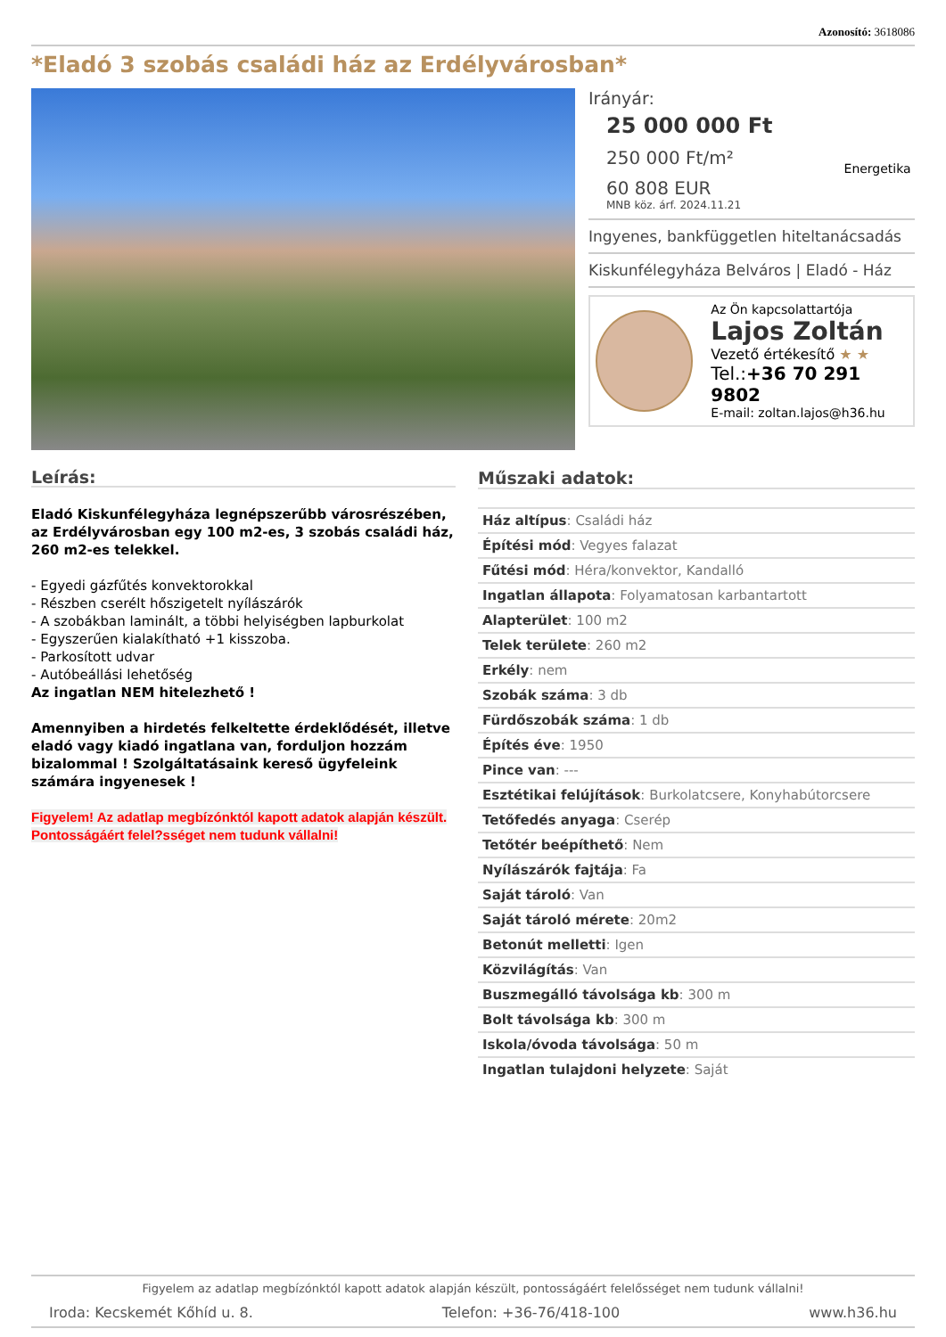Azonosító: 3618086
*Eladó 3 szobás családi ház az Erdélyvárosban*
Irányár:
25 000 000 Ft
250 000 Ft/m²
60 808 EUR
MNB köz. árf. 2024.11.21
Energetika
Ingyenes, bankfüggetlen hiteltanácsadás
Kiskunfélegyháza Belváros | Eladó - Ház
Az Ön kapcsolattartója
Lajos Zoltán
Vezető értékesítő ★ ★
Tel.:+36 70 291 9802
E-mail: zoltan.lajos@h36.hu
Leírás:
Eladó Kiskunfélegyháza legnépszerűbb városrészében, az Erdélyvárosban egy 100 m2-es, 3 szobás családi ház,
260 m2-es telekkel.
- Egyedi gázfűtés konvektorokkal
- Részben cserélt hőszigetelt nyílászárók
- A szobákban laminált, a többi helyiségben lapburkolat
- Egyszerűen kialakítható +1 kisszoba.
- Parkosított udvar
- Autóbeállási lehetőség
Az ingatlan NEM hitelezhető !
Amennyiben a hirdetés felkeltette érdeklődését, illetve eladó vagy kiadó ingatlana van, forduljon hozzám bizalommal ! Szolgáltatásaink kereső ügyfeleink számára ingyenesek !
Figyelem! Az adatlap megbízónktól kapott adatok alapján készült. Pontosságáért felel?sséget nem tudunk vállalni!
Műszaki adatok:
| Ház altípus : Családi ház |
| Építési mód : Vegyes falazat |
| Fűtési mód : Héra/konvektor, Kandalló |
| Ingatlan állapota : Folyamatosan karbantartott |
| Alapterület : 100 m2 |
| Telek területe : 260 m2 |
| Erkély : nem |
| Szobák száma : 3 db |
| Fürdőszobák száma : 1 db |
| Építés éve : 1950 |
| Pince van : --- |
| Esztétikai felújítások : Burkolatcsere, Konyhabútorcsere |
| Tetőfedés anyaga : Cserép |
| Tetőtér beépíthető : Nem |
| Nyílászárók fajtája : Fa |
| Saját tároló : Van |
| Saját tároló mérete : 20m2 |
| Betonút melletti : Igen |
| Közvilágítás : Van |
| Buszmegálló távolsága kb : 300 m |
| Bolt távolsága kb : 300 m |
| Iskola/óvoda távolsága : 50 m |
| Ingatlan tulajdoni helyzete : Saját |
Figyelem az adatlap megbízónktól kapott adatok alapján készült, pontosságáért felelősséget nem tudunk vállalni!
Iroda: Kecskemét Kőhíd u. 8. Telefon: +36-76/418-100 www.h36.hu